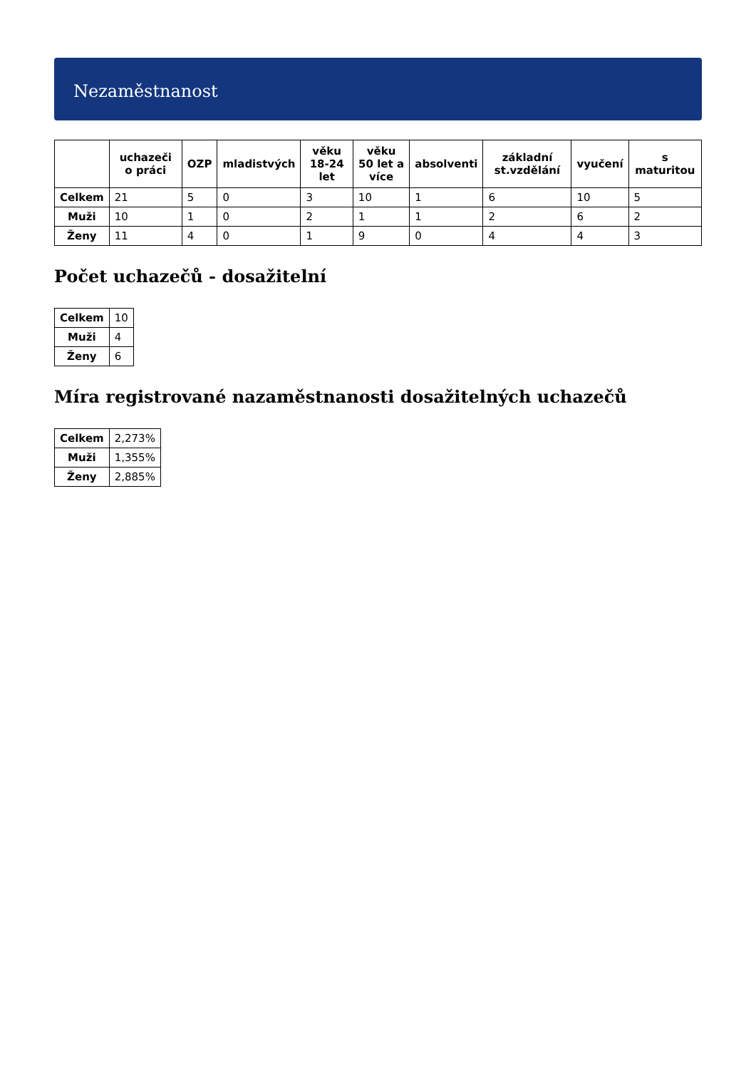Nezaměstnanost
| | uchazeči o práci | OZP | mladistvých | věku 18-24 let | věku 50 let a více | absolventi | základní st.vzdělání | vyučení | s maturitou |
| --- | --- | --- | --- | --- | --- | --- | --- | --- | --- |
| Celkem | 21 | 5 | 0 | 3 | 10 | 1 | 6 | 10 | 5 |
| Muži | 10 | 1 | 0 | 2 | 1 | 1 | 2 | 6 | 2 |
| Ženy | 11 | 4 | 0 | 1 | 9 | 0 | 4 | 4 | 3 |
Počet uchazečů - dosažitelní
| Celkem | 10 |
| Muži | 4 |
| Ženy | 6 |
Míra registrované nazaměstnanosti dosažitelných uchazečů
| Celkem | 2,273% |
| Muži | 1,355% |
| Ženy | 2,885% |